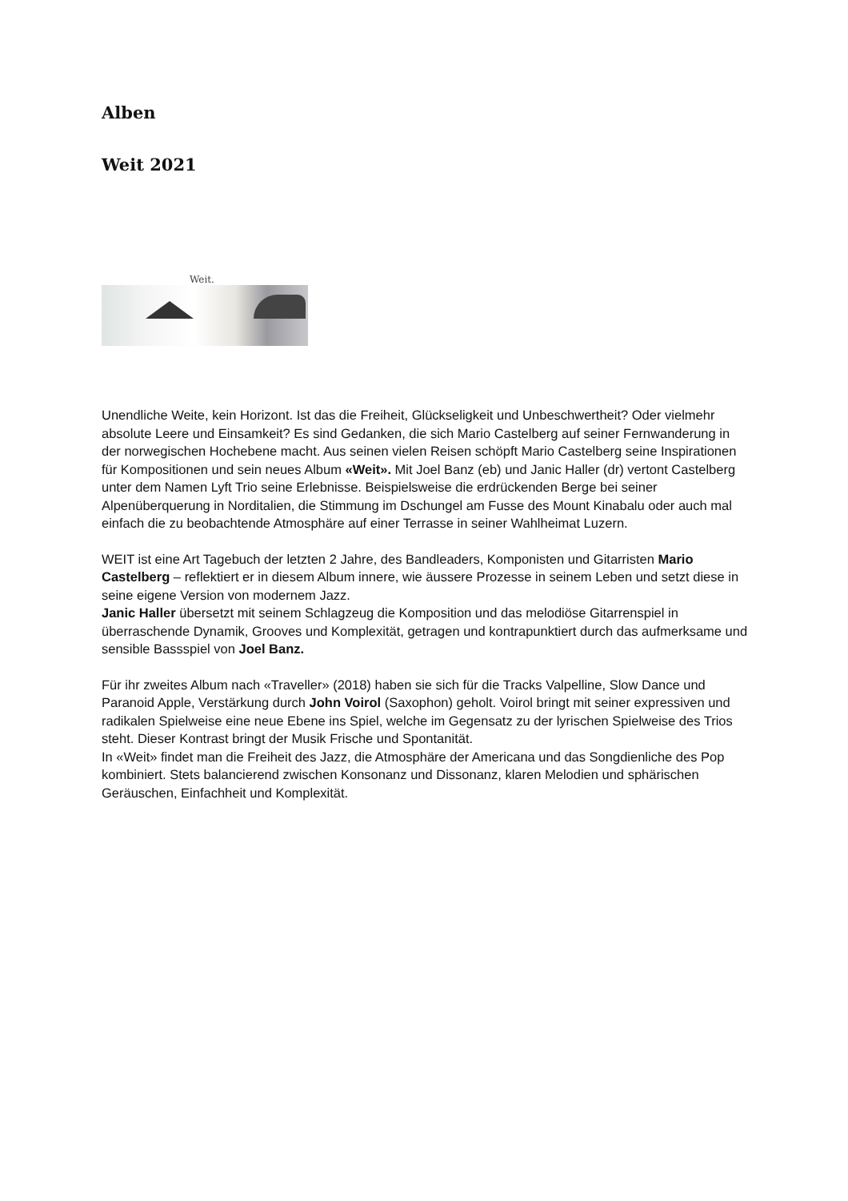Alben
Weit 2021
Weit.
Unendliche Weite, kein Horizont. Ist das die Freiheit, Glückseligkeit und Unbeschwertheit? Oder vielmehr absolute Leere und Einsamkeit? Es sind Gedanken, die sich Mario Castelberg auf seiner Fernwanderung in der norwegischen Hochebene macht. Aus seinen vielen Reisen schöpft Mario Castelberg seine Inspirationen für Kompositionen und sein neues Album «Weit». Mit Joel Banz (eb) und Janic Haller (dr) vertont Castelberg unter dem Namen Lyft Trio seine Erlebnisse. Beispielsweise die erdrückenden Berge bei seiner Alpenüberquerung in Norditalien, die Stimmung im Dschungel am Fusse des Mount Kinabalu oder auch mal einfach die zu beobachtende Atmosphäre auf einer Terrasse in seiner Wahlheimat Luzern.
WEIT ist eine Art Tagebuch der letzten 2 Jahre, des Bandleaders, Komponisten und Gitarristen Mario Castelberg – reflektiert er in diesem Album innere, wie äussere Prozesse in seinem Leben und setzt diese in seine eigene Version von modernem Jazz.
Janic Haller übersetzt mit seinem Schlagzeug die Komposition und das melodiöse Gitarrenspiel in überraschende Dynamik, Grooves und Komplexität, getragen und kontrapunktiert durch das aufmerksame und sensible Bassspiel von Joel Banz.
Für ihr zweites Album nach «Traveller» (2018) haben sie sich für die Tracks Valpelline, Slow Dance und Paranoid Apple, Verstärkung durch John Voirol (Saxophon) geholt. Voirol bringt mit seiner expressiven und radikalen Spielweise eine neue Ebene ins Spiel, welche im Gegensatz zu der lyrischen Spielweise des Trios steht. Dieser Kontrast bringt der Musik Frische und Spontanität.
In «Weit» findet man die Freiheit des Jazz, die Atmosphäre der Americana und das Songdienliche des Pop kombiniert. Stets balancierend zwischen Konsonanz und Dissonanz, klaren Melodien und sphärischen Geräuschen, Einfachheit und Komplexität.